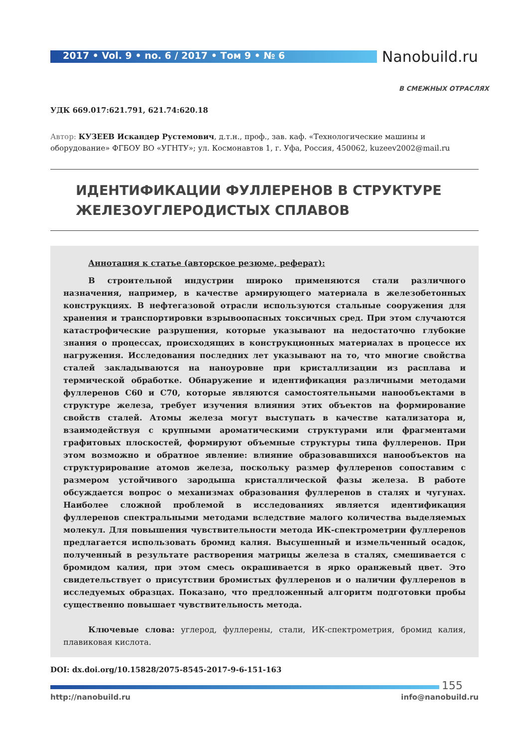2017 • Vol. 9 • no. 6 / 2017 • Том 9 • № 6
Nanobuild.ru
В СМЕЖНЫХ ОТРАСЛЯХ
УДК 669.017:621.791, 621.74:620.18
Автор: КУЗЕЕВ Искандер Рустемович, д.т.н., проф., зав. каф. «Технологические машины и оборудование» ФГБОУ ВО «УГНТУ»; ул. Космонавтов 1, г. Уфа, Россия, 450062, kuzeev2002@mail.ru
ИДЕНТИФИКАЦИИ ФУЛЛЕРЕНОВ В СТРУКТУРЕ ЖЕЛЕЗОУГЛЕРОДИСТЫХ СПЛАВОВ
Аннотация к статье (авторское резюме, реферат):
В строительной индустрии широко применяются стали различного назначения, например, в качестве армирующего материала в железобетонных конструкциях. В нефтегазовой отрасли используются стальные сооружения для хранения и транспортировки взрывоопасных токсичных сред. При этом случаются катастрофические разрушения, которые указывают на недостаточно глубокие знания о процессах, происходящих в конструкционных материалах в процессе их нагружения. Исследования последних лет указывают на то, что многие свойства сталей закладываются на наноуровне при кристаллизации из расплава и термической обработке. Обнаружение и идентификация различными методами фуллеренов С60 и С70, которые являются самостоятельными нанообъектами в структуре железа, требует изучения влияния этих объектов на формирование свойств сталей. Атомы железа могут выступать в качестве катализатора и, взаимодействуя с крупными ароматическими структурами или фрагментами графитовых плоскостей, формируют объемные структуры типа фуллеренов. При этом возможно и обратное явление: влияние образовавшихся нанообъектов на структурирование атомов железа, поскольку размер фуллеренов сопоставим с размером устойчивого зародыша кристаллической фазы железа. В работе обсуждается вопрос о механизмах образования фуллеренов в сталях и чугунах. Наиболее сложной проблемой в исследованиях является идентификация фуллеренов спектральными методами вследствие малого количества выделяемых молекул. Для повышения чувствительности метода ИК-спектрометрии фуллеренов предлагается использовать бромид калия. Высушенный и измельченный осадок, полученный в результате растворения матрицы железа в сталях, смешивается с бромидом калия, при этом смесь окрашивается в ярко оранжевый цвет. Это свидетельствует о присутствии бромистых фуллеренов и о наличии фуллеренов в исследуемых образцах. Показано, что предложенный алгоритм подготовки пробы существенно повышает чувствительность метода.
Ключевые слова: углерод, фуллерены, стали, ИК-спектрометрия, бромид калия, плавиковая кислота.
DOI: dx.doi.org/10.15828/2075-8545-2017-9-6-151-163
155
http://nanobuild.ru info@nanobuild.ru